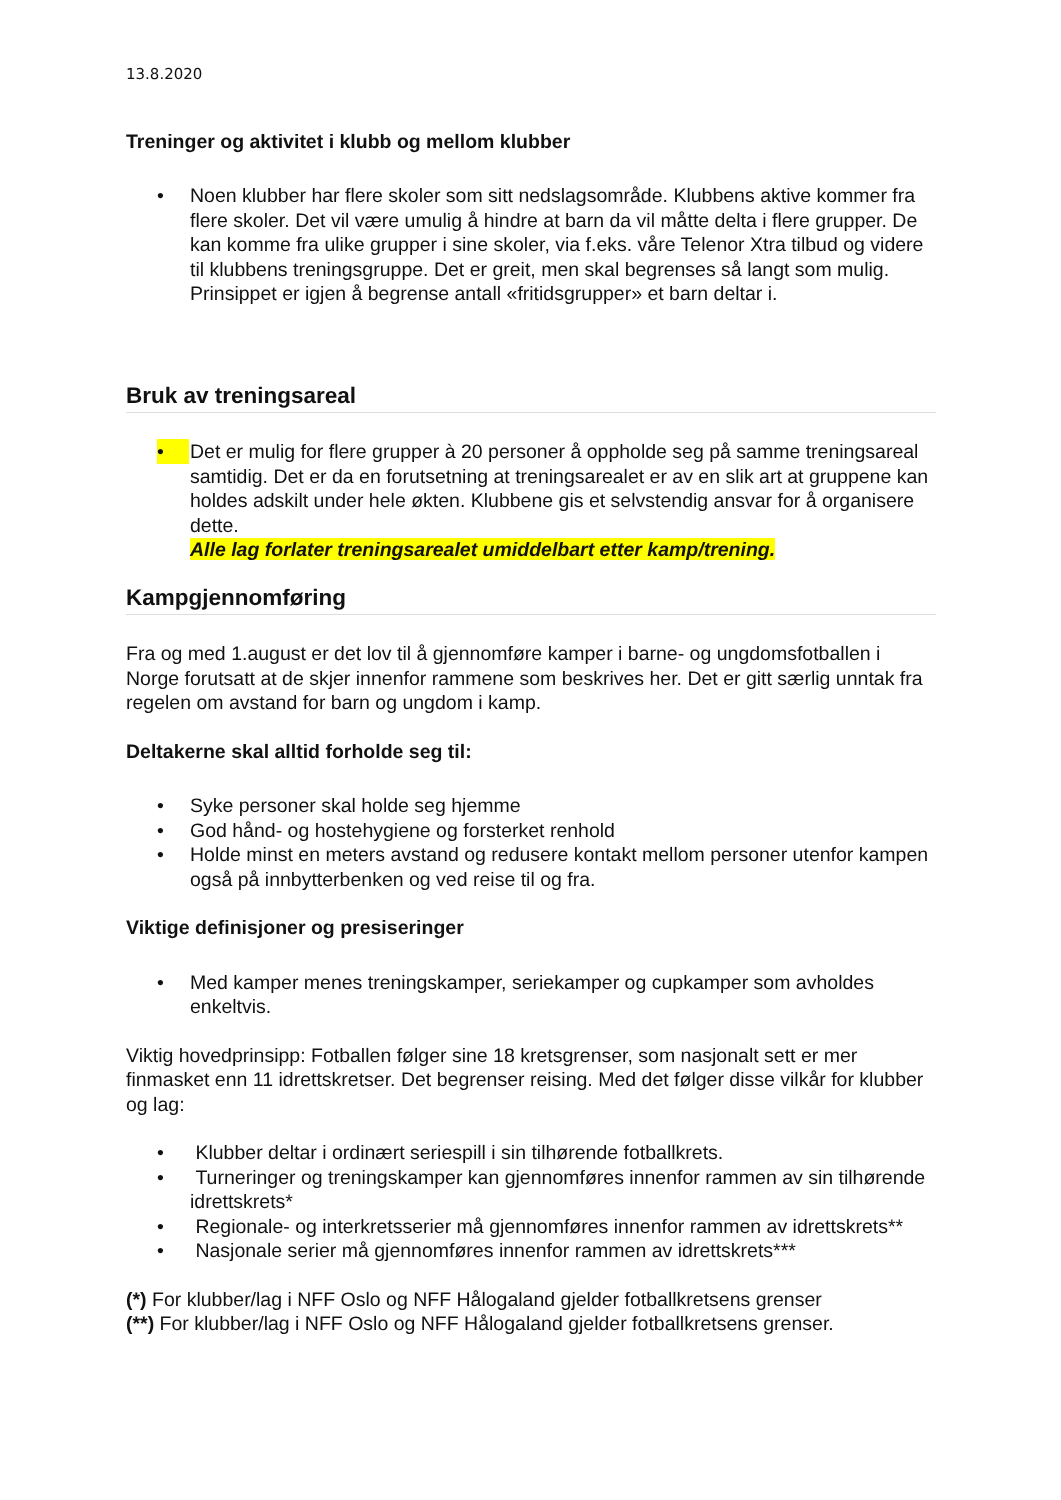13.8.2020
Treninger og aktivitet i klubb og mellom klubber
• Noen klubber har flere skoler som sitt nedslagsområde. Klubbens aktive kommer fra flere skoler. Det vil være umulig å hindre at barn da vil måtte delta i flere grupper. De kan komme fra ulike grupper i sine skoler, via f.eks. våre Telenor Xtra tilbud og videre til klubbens treningsgruppe. Det er greit, men skal begrenses så langt som mulig. Prinsippet er igjen å begrense antall «fritidsgrupper» et barn deltar i.
Bruk av treningsareal
• Det er mulig for flere grupper à 20 personer å oppholde seg på samme treningsareal samtidig. Det er da en forutsetning at treningsarealet er av en slik art at gruppene kan holdes adskilt under hele økten. Klubbene gis et selvstendig ansvar for å organisere dette.
Alle lag forlater treningsarealet umiddelbart etter kamp/trening.
Kampgjennomføring
Fra og med 1.august er det lov til å gjennomføre kamper i barne- og ungdomsfotballen i Norge forutsatt at de skjer innenfor rammene som beskrives her. Det er gitt særlig unntak fra regelen om avstand for barn og ungdom i kamp.
Deltakerne skal alltid forholde seg til:
• Syke personer skal holde seg hjemme
• God hånd- og hostehygiene og forsterket renhold
• Holde minst en meters avstand og redusere kontakt mellom personer utenfor kampen også på innbytterbenken og ved reise til og fra.
Viktige definisjoner og presiseringer
• Med kamper menes treningskamper, seriekamper og cupkamper som avholdes enkeltvis.
Viktig hovedprinsipp: Fotballen følger sine 18 kretsgrenser, som nasjonalt sett er mer finmasket enn 11 idrettskretser. Det begrenser reising. Med det følger disse vilkår for klubber og lag:
• Klubber deltar i ordinært seriespill i sin tilhørende fotballkrets.
• Turneringer og treningskamper kan gjennomføres innenfor rammen av sin tilhørende idrettskrets*
• Regionale- og interkretsserier må gjennomføres innenfor rammen av idrettskrets**
• Nasjonale serier må gjennomføres innenfor rammen av idrettskrets***
(*) For klubber/lag i NFF Oslo og NFF Hålogaland gjelder fotballkretsens grenser
(**) For klubber/lag i NFF Oslo og NFF Hålogaland gjelder fotballkretsens grenser.